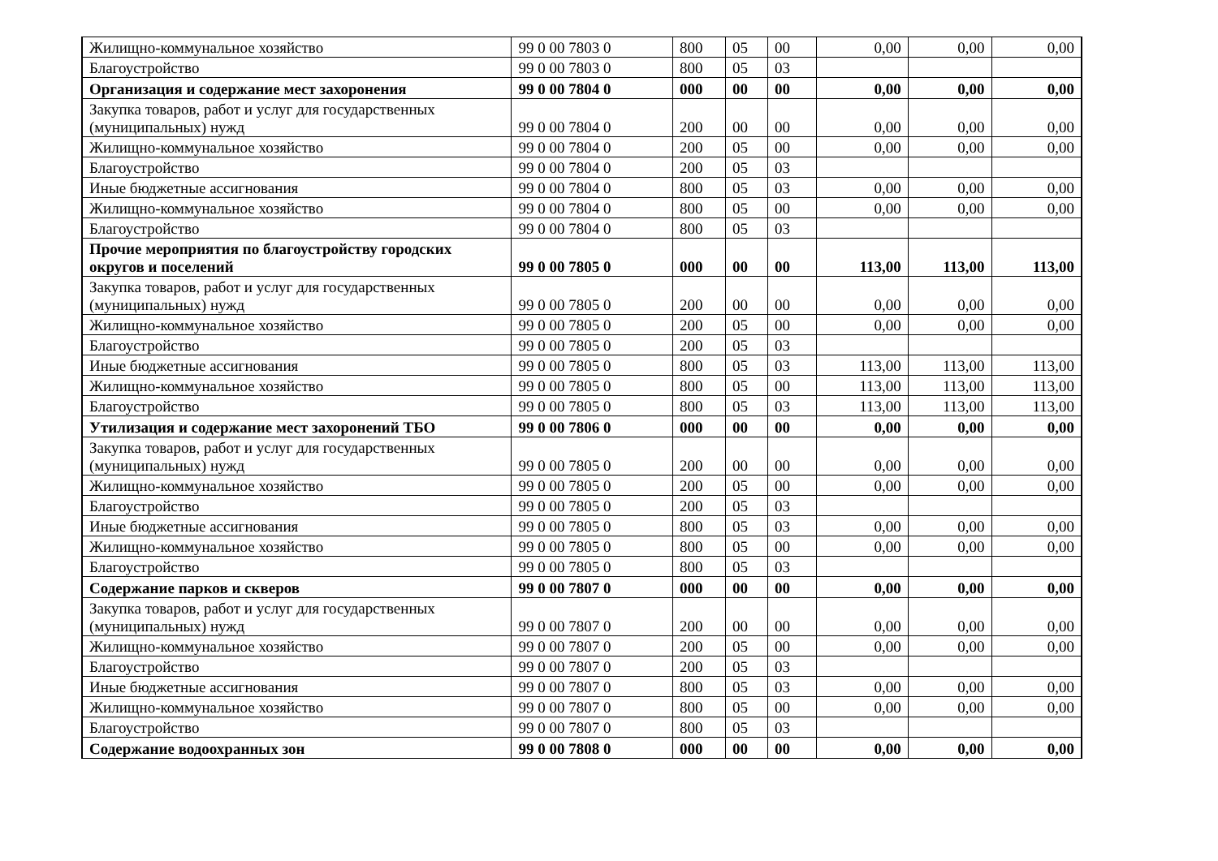| Жилищно-коммунальное хозяйство | 99 0 00 7803 0 | 800 | 05 | 00 | 0,00 | 0,00 | 0,00 |
| Благоустройство | 99 0 00 7803 0 | 800 | 05 | 03 | | | |
| Организация и содержание мест захоронения | 99 0 00 7804 0 | 000 | 00 | 00 | 0,00 | 0,00 | 0,00 |
| Закупка товаров, работ и услуг для государственных (муниципальных) нужд | 99 0 00 7804 0 | 200 | 00 | 00 | 0,00 | 0,00 | 0,00 |
| Жилищно-коммунальное хозяйство | 99 0 00 7804 0 | 200 | 05 | 00 | 0,00 | 0,00 | 0,00 |
| Благоустройство | 99 0 00 7804 0 | 200 | 05 | 03 | | | |
| Иные бюджетные ассигнования | 99 0 00 7804 0 | 800 | 05 | 03 | 0,00 | 0,00 | 0,00 |
| Жилищно-коммунальное хозяйство | 99 0 00 7804 0 | 800 | 05 | 00 | 0,00 | 0,00 | 0,00 |
| Благоустройство | 99 0 00 7804 0 | 800 | 05 | 03 | | | |
| Прочие мероприятия по благоустройству городских округов и поселений | 99 0 00 7805 0 | 000 | 00 | 00 | 113,00 | 113,00 | 113,00 |
| Закупка товаров, работ и услуг для государственных (муниципальных) нужд | 99 0 00 7805 0 | 200 | 00 | 00 | 0,00 | 0,00 | 0,00 |
| Жилищно-коммунальное хозяйство | 99 0 00 7805 0 | 200 | 05 | 00 | 0,00 | 0,00 | 0,00 |
| Благоустройство | 99 0 00 7805 0 | 200 | 05 | 03 | | | |
| Иные бюджетные ассигнования | 99 0 00 7805 0 | 800 | 05 | 03 | 113,00 | 113,00 | 113,00 |
| Жилищно-коммунальное хозяйство | 99 0 00 7805 0 | 800 | 05 | 00 | 113,00 | 113,00 | 113,00 |
| Благоустройство | 99 0 00 7805 0 | 800 | 05 | 03 | 113,00 | 113,00 | 113,00 |
| Утилизация и содержание мест захоронений ТБО | 99 0 00 7806 0 | 000 | 00 | 00 | 0,00 | 0,00 | 0,00 |
| Закупка товаров, работ и услуг для государственных (муниципальных) нужд | 99 0 00 7805 0 | 200 | 00 | 00 | 0,00 | 0,00 | 0,00 |
| Жилищно-коммунальное хозяйство | 99 0 00 7805 0 | 200 | 05 | 00 | 0,00 | 0,00 | 0,00 |
| Благоустройство | 99 0 00 7805 0 | 200 | 05 | 03 | | | |
| Иные бюджетные ассигнования | 99 0 00 7805 0 | 800 | 05 | 03 | 0,00 | 0,00 | 0,00 |
| Жилищно-коммунальное хозяйство | 99 0 00 7805 0 | 800 | 05 | 00 | 0,00 | 0,00 | 0,00 |
| Благоустройство | 99 0 00 7805 0 | 800 | 05 | 03 | | | |
| Содержание парков и скверов | 99 0 00 7807 0 | 000 | 00 | 00 | 0,00 | 0,00 | 0,00 |
| Закупка товаров, работ и услуг для государственных (муниципальных) нужд | 99 0 00 7807 0 | 200 | 00 | 00 | 0,00 | 0,00 | 0,00 |
| Жилищно-коммунальное хозяйство | 99 0 00 7807 0 | 200 | 05 | 00 | 0,00 | 0,00 | 0,00 |
| Благоустройство | 99 0 00 7807 0 | 200 | 05 | 03 | | | |
| Иные бюджетные ассигнования | 99 0 00 7807 0 | 800 | 05 | 03 | 0,00 | 0,00 | 0,00 |
| Жилищно-коммунальное хозяйство | 99 0 00 7807 0 | 800 | 05 | 00 | 0,00 | 0,00 | 0,00 |
| Благоустройство | 99 0 00 7807 0 | 800 | 05 | 03 | | | |
| Содержание водоохранных зон | 99 0 00 7808 0 | 000 | 00 | 00 | 0,00 | 0,00 | 0,00 |